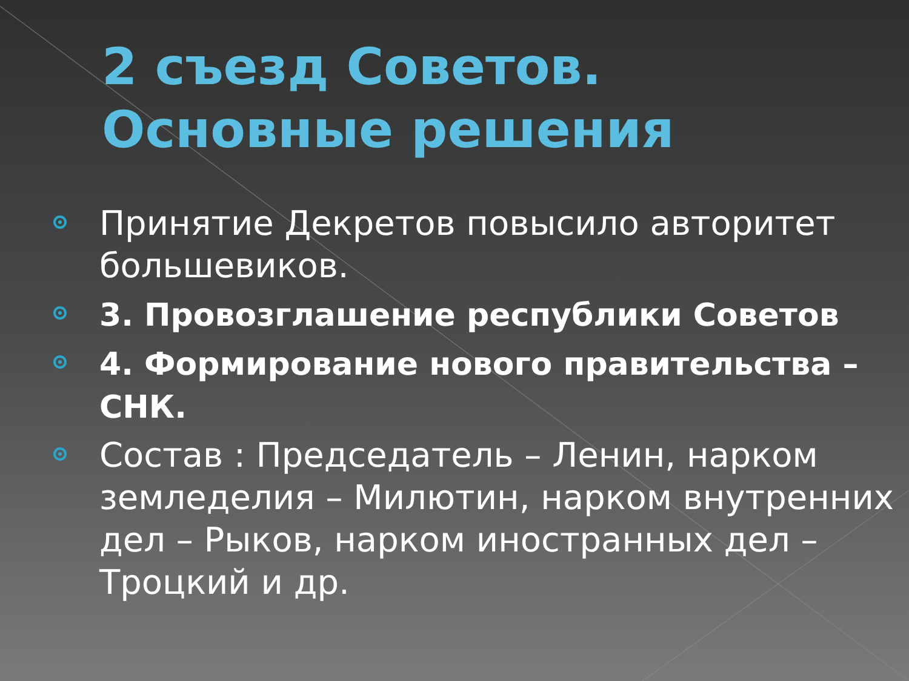2 съезд Советов.
Основные решения
Принятие Декретов повысило авторитет большевиков.
3. Провозглашение республики Советов
4. Формирование нового правительства – СНК.
Состав : Председатель – Ленин, нарком земледелия – Милютин, нарком внутренних дел – Рыков, нарком иностранных дел – Троцкий и др.